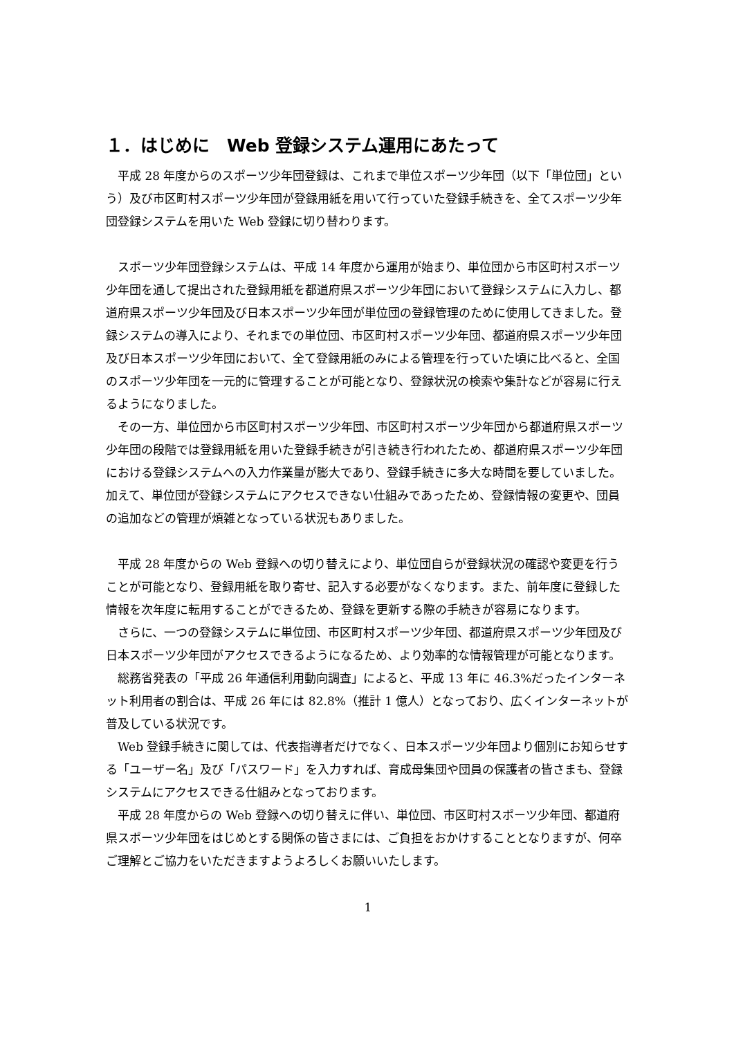１．はじめに　Web 登録システム運用にあたって
　平成 28 年度からのスポーツ少年団登録は、これまで単位スポーツ少年団（以下「単位団」という）及び市区町村スポーツ少年団が登録用紙を用いて行っていた登録手続きを、全てスポーツ少年団登録システムを用いた Web 登録に切り替わります。
　スポーツ少年団登録システムは、平成 14 年度から運用が始まり、単位団から市区町村スポーツ少年団を通して提出された登録用紙を都道府県スポーツ少年団において登録システムに入力し、都道府県スポーツ少年団及び日本スポーツ少年団が単位団の登録管理のために使用してきました。登録システムの導入により、それまでの単位団、市区町村スポーツ少年団、都道府県スポーツ少年団及び日本スポーツ少年団において、全て登録用紙のみによる管理を行っていた頃に比べると、全国のスポーツ少年団を一元的に管理することが可能となり、登録状況の検索や集計などが容易に行えるようになりました。
　その一方、単位団から市区町村スポーツ少年団、市区町村スポーツ少年団から都道府県スポーツ少年団の段階では登録用紙を用いた登録手続きが引き続き行われたため、都道府県スポーツ少年団における登録システムへの入力作業量が膨大であり、登録手続きに多大な時間を要していました。加えて、単位団が登録システムにアクセスできない仕組みであったため、登録情報の変更や、団員の追加などの管理が煩雑となっている状況もありました。
　平成 28 年度からの Web 登録への切り替えにより、単位団自らが登録状況の確認や変更を行うことが可能となり、登録用紙を取り寄せ、記入する必要がなくなります。また、前年度に登録した情報を次年度に転用することができるため、登録を更新する際の手続きが容易になります。
　さらに、一つの登録システムに単位団、市区町村スポーツ少年団、都道府県スポーツ少年団及び日本スポーツ少年団がアクセスできるようになるため、より効率的な情報管理が可能となります。
　総務省発表の「平成 26 年通信利用動向調査」によると、平成 13 年に 46.3%だったインターネット利用者の割合は、平成 26 年には 82.8%（推計 1 億人）となっており、広くインターネットが普及している状況です。
　Web 登録手続きに関しては、代表指導者だけでなく、日本スポーツ少年団より個別にお知らせする「ユーザー名」及び「パスワード」を入力すれば、育成母集団や団員の保護者の皆さまも、登録システムにアクセスできる仕組みとなっております。
　平成 28 年度からの Web 登録への切り替えに伴い、単位団、市区町村スポーツ少年団、都道府県スポーツ少年団をはじめとする関係の皆さまには、ご負担をおかけすることとなりますが、何卒ご理解とご協力をいただきますようよろしくお願いいたします。
1